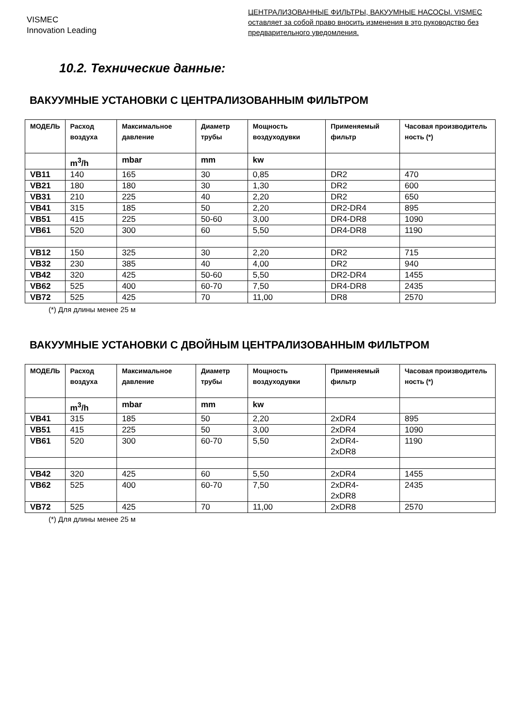VISMEC
Innovation Leading
ЦЕНТРАЛИЗОВАННЫЕ ФИЛЬТРЫ, ВАКУУМНЫЕ НАСОСЫ. VISMEC оставляет за собой право вносить изменения в это руководство без предварительного уведомления.
10.2. Технические данные:
ВАКУУМНЫЕ УСТАНОВКИ С ЦЕНТРАЛИЗОВАННЫМ ФИЛЬТРОМ
| МОДЕЛЬ | Расход воздуха | Максимальное давление | Диаметр трубы | Мощность воздуходувки | Применяемый фильтр | Часовая производитель ность (*) |
| --- | --- | --- | --- | --- | --- | --- |
| | m<sup>3</sup>/h | mbar | mm | kw | | |
| VB11 | 140 | 165 | 30 | 0,85 | DR2 | 470 |
| VB21 | 180 | 180 | 30 | 1,30 | DR2 | 600 |
| VB31 | 210 | 225 | 40 | 2,20 | DR2 | 650 |
| VB41 | 315 | 185 | 50 | 2,20 | DR2-DR4 | 895 |
| VB51 | 415 | 225 | 50-60 | 3,00 | DR4-DR8 | 1090 |
| VB61 | 520 | 300 | 60 | 5,50 | DR4-DR8 | 1190 |
| VB12 | 150 | 325 | 30 | 2,20 | DR2 | 715 |
| VB32 | 230 | 385 | 40 | 4,00 | DR2 | 940 |
| VB42 | 320 | 425 | 50-60 | 5,50 | DR2-DR4 | 1455 |
| VB62 | 525 | 400 | 60-70 | 7,50 | DR4-DR8 | 2435 |
| VB72 | 525 | 425 | 70 | 11,00 | DR8 | 2570 |
(*) Для длины менее 25 м
ВАКУУМНЫЕ УСТАНОВКИ С ДВОЙНЫМ ЦЕНТРАЛИЗОВАННЫМ ФИЛЬТРОМ
| МОДЕЛЬ | Расход воздуха | Максимальное давление | Диаметр трубы | Мощность воздуходувки | Применяемый фильтр | Часовая производитель ность (*) |
| --- | --- | --- | --- | --- | --- | --- |
| | m<sup>3</sup>/h | mbar | mm | kw | | |
| VB41 | 315 | 185 | 50 | 2,20 | 2xDR4 | 895 |
| VB51 | 415 | 225 | 50 | 3,00 | 2xDR4 | 1090 |
| VB61 | 520 | 300 | 60-70 | 5,50 | 2xDR4- 2xDR8 | 1190 |
| VB42 | 320 | 425 | 60 | 5,50 | 2xDR4 | 1455 |
| VB62 | 525 | 400 | 60-70 | 7,50 | 2xDR4- 2xDR8 | 2435 |
| VB72 | 525 | 425 | 70 | 11,00 | 2xDR8 | 2570 |
(*) Для длины менее 25 м